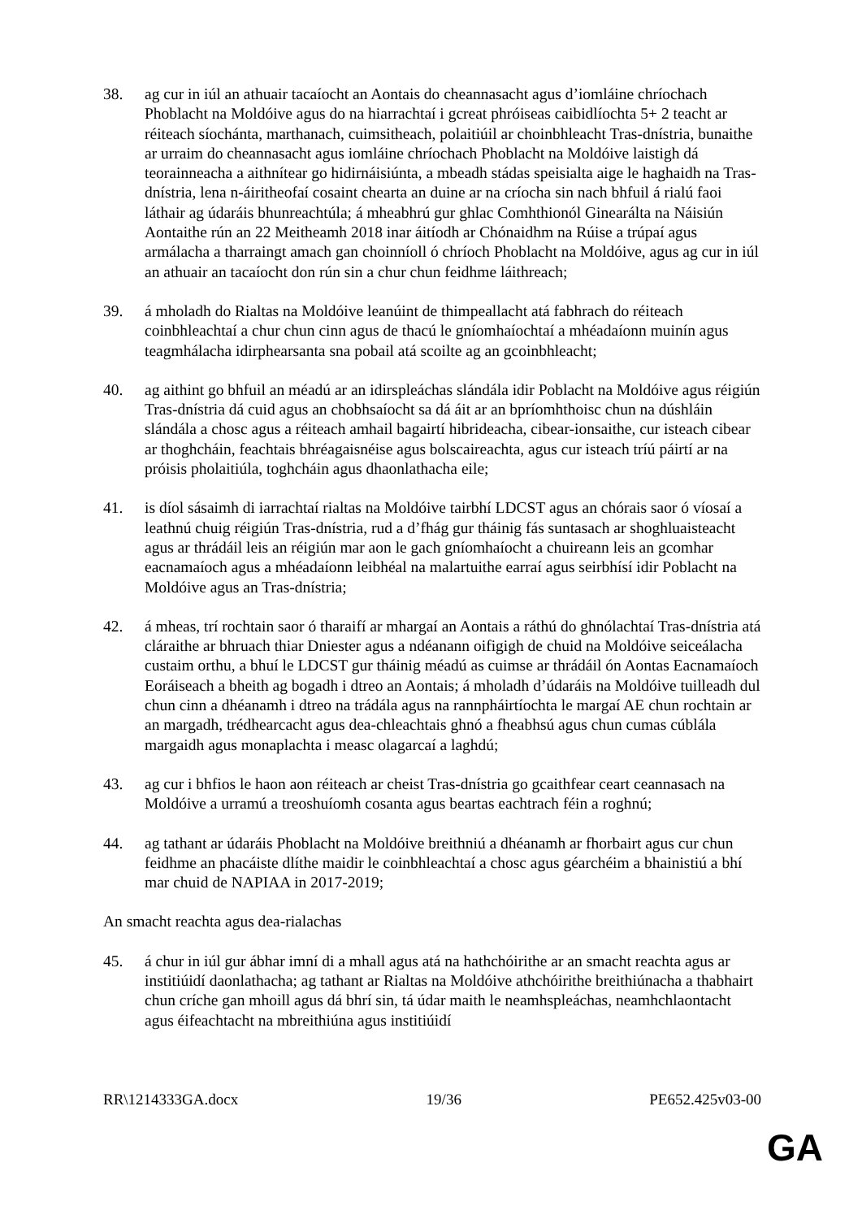38. ag cur in iúl an athuair tacaíocht an Aontais do cheannasacht agus d’iomláine chríochach Phoblacht na Moldóive agus do na hiarrachtaí i gcreat phróiseas caibidlíochta 5+ 2 teacht ar réiteach síochánta, marthanach, cuimsitheach, polaitiúil ar choinbhleacht Tras-dnístria, bunaithe ar urraim do cheannasacht agus iomláine chríochach Phoblacht na Moldóive laistigh dá teorainneacha a aithnítear go hidirnáisiúnta, a mbeadh stádas speisialta aige le haghaidh na Tras-dnístria, lena n-áiritheofaí cosaint chearta an duine ar na críocha sin nach bhfuil á rialú faoi láthair ag údaráis bhunreachtúla; á mheabhrú gur ghlac Comhthionól Ginearálta na Náisiún Aontaithe rún an 22 Meitheamh 2018 inar áitíodh ar Chónaidhm na Rúise a trúpaí agus armálacha a tharraingt amach gan choinníoll ó chríoch Phoblacht na Moldóive, agus ag cur in iúl an athuair an tacaíocht don rún sin a chur chun feidhme láithreach;
39. á mholadh do Rialtas na Moldóive leanúint de thimpeallacht atá fabhrach do réiteach coinbhleachtaí a chur chun cinn agus de thacú le gníomhaíochtaí a mhéadaíonn muinín agus teagmhálacha idirphearsanta sna pobail atá scoilte ag an gcoinbhleacht;
40. ag aithint go bhfuil an méadú ar an idirspleáchas slándála idir Poblacht na Moldóive agus réigiún Tras-dnístria dá cuid agus an chobhsaíocht sa dá áit ar an bpríomhthoisc chun na dúshláin slándála a chosc agus a réiteach amhail bagairtí hibrideacha, cibear-ionsaithe, cur isteach cibear ar thoghcháin, feachtais bhréagaisnéise agus bolscaireachta, agus cur isteach tríú páirtí ar na próisis pholaitiúla, toghcháin agus dhaonlathacha eile;
41. is díol sásaimh di iarrachtaí rialtas na Moldóive tairbhí LDCST agus an chórais saor ó víosaí a leathnú chuig réigiún Tras-dnístria, rud a d’fhág gur tháinig fás suntasach ar shoghluaisteacht agus ar thrádáil leis an réigiún mar aon le gach gníomhaíocht a chuireann leis an gcomhar eacnamaíoch agus a mhéadaíonn leibhéal na malartuithe earraí agus seirbhísí idir Poblacht na Moldóive agus an Tras-dnístria;
42. á mheas, trí rochtain saor ó tharaifí ar mhargaí an Aontais a ráthú do ghnólachtaí Tras-dnístria atá cláraithe ar bhruach thiar Dniester agus a ndéanann oifigigh de chuid na Moldóive seiceálacha custaim orthu, a bhuí le LDCST gur tháinig méadú as cuimse ar thrádáil ón Aontas Eacnamaíoch Eoráiseach a bheith ag bogadh i dtreo an Aontais; á mholadh d’údaráis na Moldóive tuilleadh dul chun cinn a dhéanamh i dtreo na trádála agus na rannpháirtíochta le margaí AE chun rochtain ar an margadh, trédhearcacht agus dea-chleachtais ghnó a fheabhsú agus chun cumas cúblála margaidh agus monaplachta i measc olagarcaí a laghdú;
43. ag cur i bhfios le haon aon réiteach ar cheist Tras-dnístria go gcaithfear ceart ceannasach na Moldóive a urramú a treoshuíomh cosanta agus beartas eachtrach féin a roghnú;
44. ag tathant ar údaráis Phoblacht na Moldóive breithniú a dhéanamh ar fhorbairt agus cur chun feidhme an phacáiste dlíthe maidir le coinbhleachtaí a chosc agus géarchéim a bhainistiú a bhí mar chuid de NAPIAA in 2017-2019;
An smacht reachta agus dea-rialachas
45. á chur in iúl gur ábhar imní di a mhall agus atá na hathchóirithe ar an smacht reachta agus ar institiúidí daonlathacha; ag tathant ar Rialtas na Moldóive athchóirithe breithiúnacha a thabhairt chun críche gan mhoill agus dá bhrí sin, tá údar maith le neamhspleáchas, neamhchlaontacht agus éifeachtacht na mbreithiúna agus institiúidí
RR\1214333GA.docx 19/36 PE652.425v03-00
GA